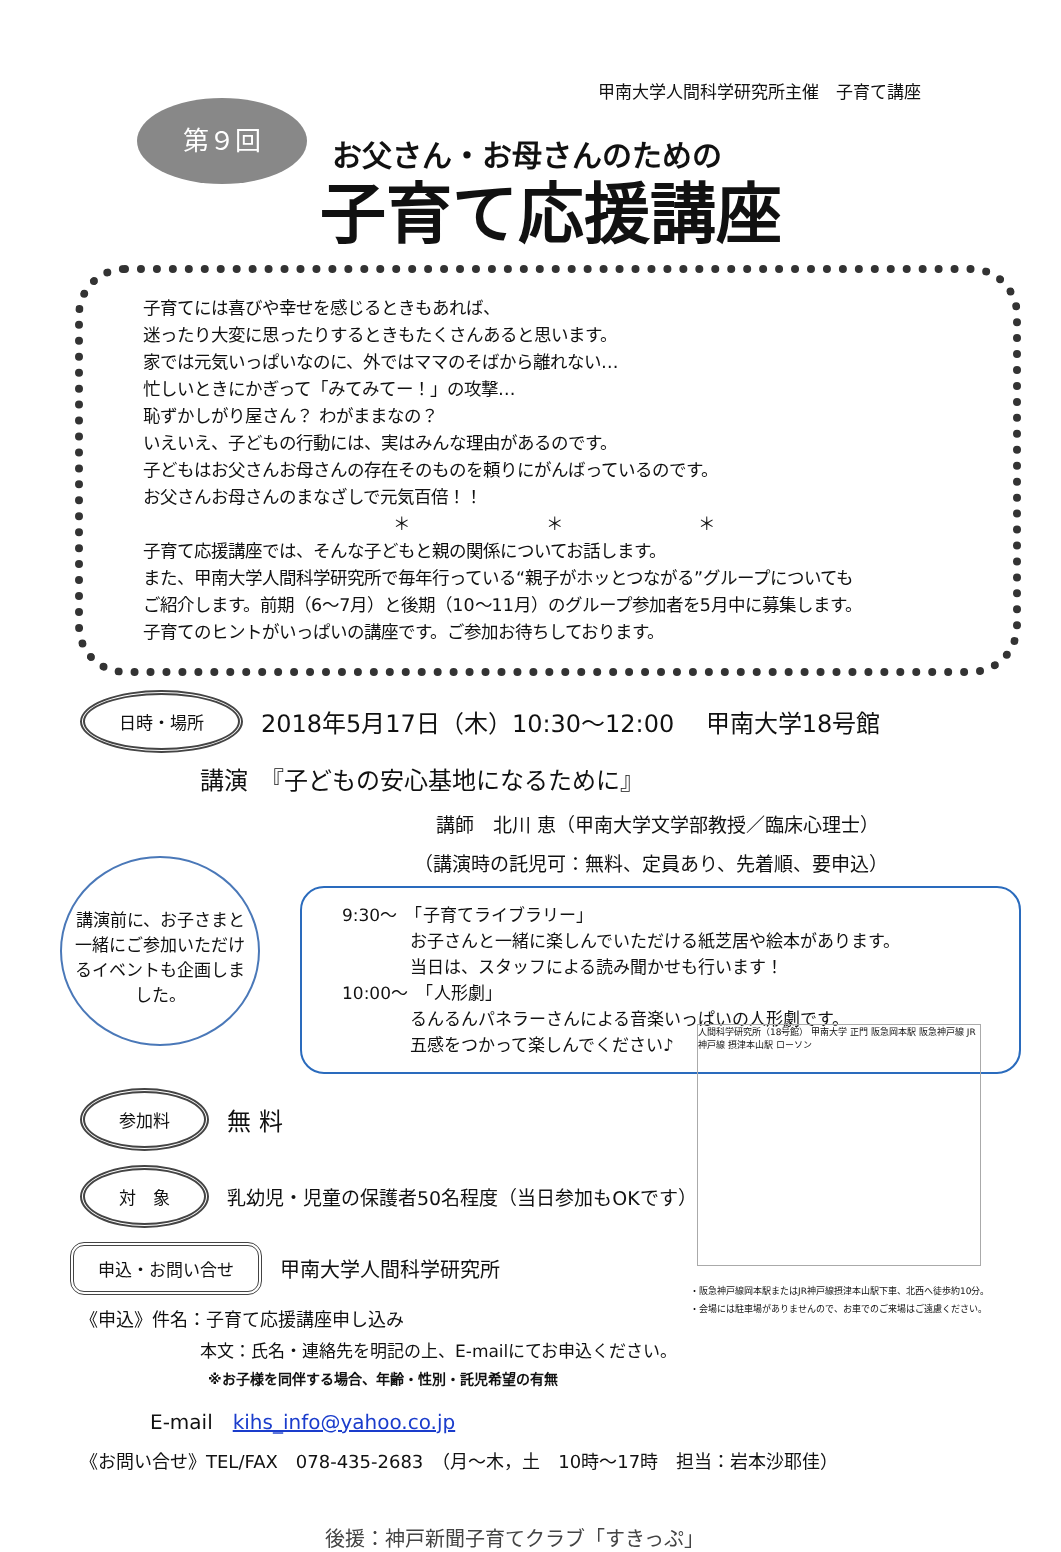甲南大学人間科学研究所主催　子育て講座
第９回
お父さん・お母さんのための
子育て応援講座
子育てには喜びや幸せを感じるときもあれば、
迷ったり大変に思ったりするときもたくさんあると思います。
家では元気いっぱいなのに、外ではママのそばから離れない…
忙しいときにかぎって「みてみてー！」の攻撃…
恥ずかしがり屋さん？ わがままなの？
いえいえ、子どもの行動には、実はみんな理由があるのです。
子どもはお父さんお母さんの存在そのものを頼りにがんばっているのです。
お父さんお母さんのまなざしで元気百倍！！
＊ ＊ ＊
子育て応援講座では、そんな子どもと親の関係についてお話します。
また、甲南大学人間科学研究所で毎年行っている“親子がホッとつながる”グループについても
ご紹介します。前期（6〜7月）と後期（10〜11月）のグループ参加者を5月中に募集します。
子育てのヒントがいっぱいの講座です。ご参加お待ちしております。
日時・場所 2018年5月17日（木）10:30〜12:00　 甲南大学18号館
講演　『子どもの安心基地になるために』
講師　北川 恵（甲南大学文学部教授／臨床心理士）
（講演時の託児可：無料、定員あり、先着順、要申込）
講演前に、お子さまと一緒にご参加いただけるイベントも企画しました。
9:30〜　「子育てライブラリー」
　　　　お子さんと一緒に楽しんでいただける紙芝居や絵本があります。
　　　　当日は、スタッフによる読み聞かせも行います！
10:00〜　「人形劇」
　　　　るんるんパネラーさんによる音楽いっぱいの人形劇です。
　　　　五感をつかって楽しんでください♪
人間科学研究所（18号館） 甲南大学 正門 阪急岡本駅 阪急神戸線 JR神戸線 摂津本山駅 ローソン
参加料 無 料
対　象 乳幼児・児童の保護者50名程度（当日参加もOKです）
申込・お問い合せ 甲南大学人間科学研究所
《申込》件名：子育て応援講座申し込み
本文：氏名・連絡先を明記の上、E-mailにてお申込ください。
※お子様を同伴する場合、年齢・性別・託児希望の有無
・阪急神戸線岡本駅またはJR神戸線摂津本山駅下車、北西へ徒歩約10分。
・会場には駐車場がありませんので、お車でのご来場はご遠慮ください。
E-mail　kihs_info@yahoo.co.jp
《お問い合せ》TEL/FAX　078-435-2683　（月〜木，土　10時〜17時　担当：岩本沙耶佳）
後援：神戸新聞子育てクラブ「すきっぷ」